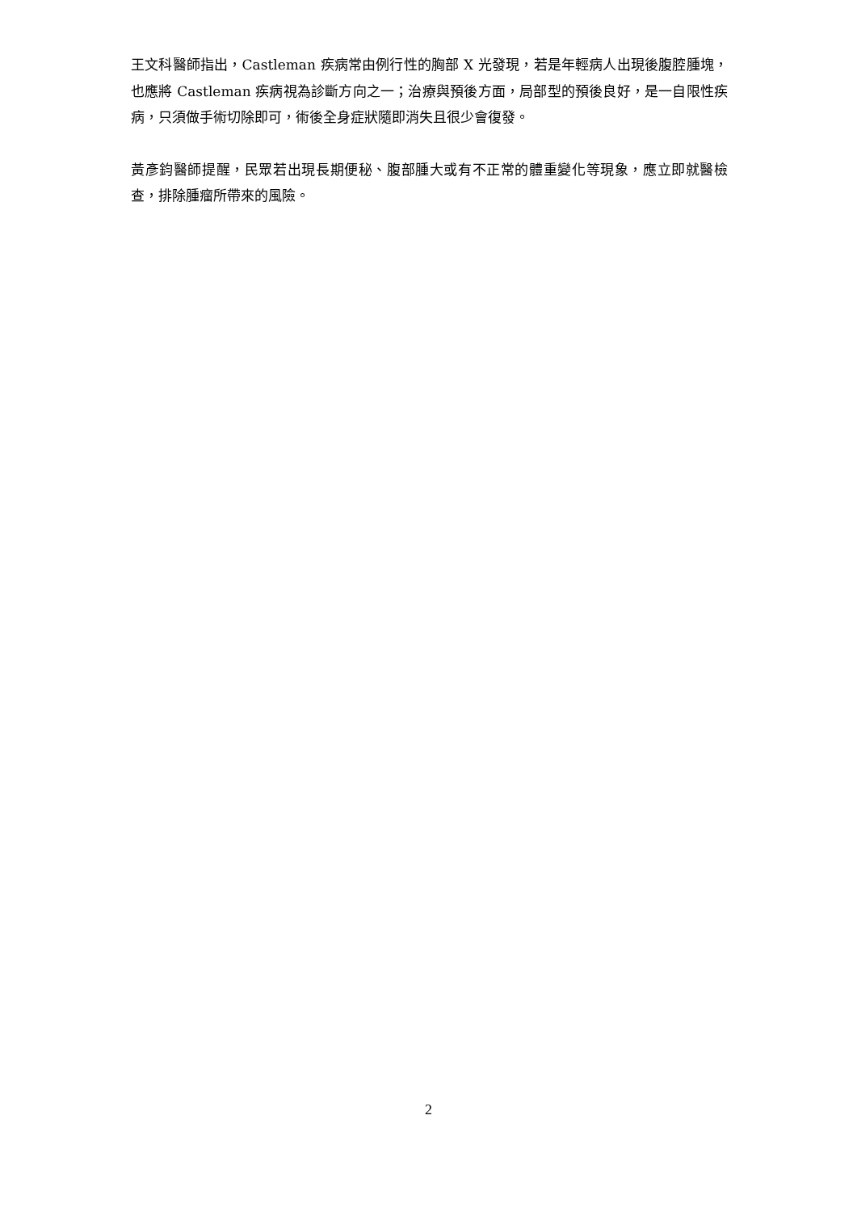王文科醫師指出，Castleman 疾病常由例行性的胸部 X 光發現，若是年輕病人出現後腹腔腫塊，也應將 Castleman 疾病視為診斷方向之一；治療與預後方面，局部型的預後良好，是一自限性疾病，只須做手術切除即可，術後全身症狀隨即消失且很少會復發。
黃彥鈞醫師提醒，民眾若出現長期便秘、腹部腫大或有不正常的體重變化等現象，應立即就醫檢查，排除腫瘤所帶來的風險。
2